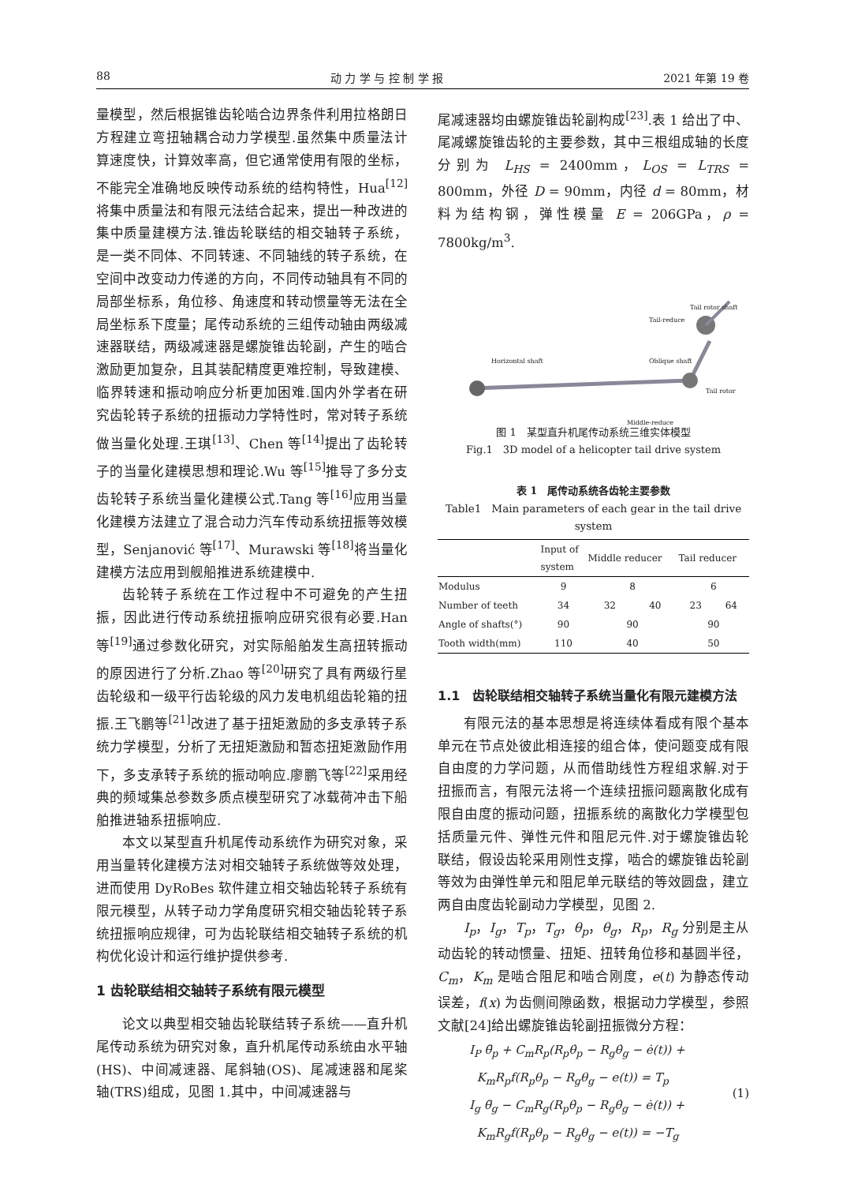88 动 力 学 与 控 制 学 报 2021 年第 19 卷
量模型，然后根据锥齿轮啮合边界条件利用拉格朗日方程建立弯扭轴耦合动力学模型.虽然集中质量法计算速度快，计算效率高，但它通常使用有限的坐标，不能完全准确地反映传动系统的结构特性，Hua<sup>[12]</sup>将集中质量法和有限元法结合起来，提出一种改进的集中质量建模方法.锥齿轮联结的相交轴转子系统，是一类不同体、不同转速、不同轴线的转子系统，在空间中改变动力传递的方向，不同传动轴具有不同的局部坐标系，角位移、角速度和转动惯量等无法在全局坐标系下度量；尾传动系统的三组传动轴由两级减速器联结，两级减速器是螺旋锥齿轮副，产生的啮合激励更加复杂，且其装配精度更难控制，导致建模、临界转速和振动响应分析更加困难.国内外学者在研究齿轮转子系统的扭振动力学特性时，常对转子系统做当量化处理.王琪<sup>[13]</sup>、Chen 等<sup>[14]</sup>提出了齿轮转子的当量化建模思想和理论.Wu 等<sup>[15]</sup>推导了多分支齿轮转子系统当量化建模公式.Tang 等<sup>[16]</sup>应用当量化建模方法建立了混合动力汽车传动系统扭振等效模型，Senjanović 等<sup>[17]</sup>、Murawski 等<sup>[18]</sup>将当量化建模方法应用到舰船推进系统建模中.
齿轮转子系统在工作过程中不可避免的产生扭振，因此进行传动系统扭振响应研究很有必要.Han 等<sup>[19]</sup>通过参数化研究，对实际船舶发生高扭转振动的原因进行了分析.Zhao 等<sup>[20]</sup>研究了具有两级行星齿轮级和一级平行齿轮级的风力发电机组齿轮箱的扭振.王飞鹏等<sup>[21]</sup>改进了基于扭矩激励的多支承转子系统力学模型，分析了无扭矩激励和暂态扭矩激励作用下，多支承转子系统的振动响应.廖鹏飞等<sup>[22]</sup>采用经典的频域集总参数多质点模型研究了冰载荷冲击下船舶推进轴系扭振响应.
本文以某型直升机尾传动系统作为研究对象，采用当量转化建模方法对相交轴转子系统做等效处理，进而使用 DyRoBes 软件建立相交轴齿轮转子系统有限元模型，从转子动力学角度研究相交轴齿轮转子系统扭振响应规律，可为齿轮联结相交轴转子系统的机构优化设计和运行维护提供参考.
1 齿轮联结相交轴转子系统有限元模型
论文以典型相交轴齿轮联结转子系统——直升机尾传动系统为研究对象，直升机尾传动系统由水平轴(HS)、中间减速器、尾斜轴(OS)、尾减速器和尾桨轴(TRS)组成，见图 1.其中，中间减速器与
尾减速器均由螺旋锥齿轮副构成<sup>[23]</sup>.表 1 给出了中、尾减螺旋锥齿轮的主要参数，其中三根组成轴的长度分别为 L<sub>HS</sub> = 2400mm，L<sub>OS</sub> = L<sub>TRS</sub> = 800mm，外径 D = 90mm，内径 d = 80mm，材料为结构钢，弹性模量 E = 206GPa，ρ = 7800kg/m<sup>3</sup>.
Horizontal shaft
Tail-reduce
Tail rotor shaft
Oblique shaft
Tail rotor
Middle-reduce
图 1　某型直升机尾传动系统三维实体模型
Fig.1　3D model of a helicopter tail drive system
表 1　尾传动系统各齿轮主要参数
Table1　Main parameters of each gear in the tail drive system
| | Input of system | Middle reducer | | Tail reducer | |
| --- | --- | --- | --- | --- | --- |
| Modulus | 9 | 8 | | 6 | |
| Number of teeth | 34 | 32 | 40 | 23 | 64 |
| Angle of shafts(°) | 90 | 90 | | 90 | |
| Tooth width(mm) | 110 | 40 | | 50 | |
1.1　齿轮联结相交轴转子系统当量化有限元建模方法
有限元法的基本思想是将连续体看成有限个基本单元在节点处彼此相连接的组合体，使问题变成有限自由度的力学问题，从而借助线性方程组求解.对于扭振而言，有限元法将一个连续扭振问题离散化成有限自由度的振动问题，扭振系统的离散化力学模型包括质量元件、弹性元件和阻尼元件.对于螺旋锥齿轮联结，假设齿轮采用刚性支撑，啮合的螺旋锥齿轮副等效为由弹性单元和阻尼单元联结的等效圆盘，建立两自由度齿轮副动力学模型，见图 2.
I<sub>p</sub>，I<sub>g</sub>，T<sub>p</sub>，T<sub>g</sub>，θ<sub>p</sub>，θ<sub>g</sub>，R<sub>p</sub>，R<sub>g</sub> 分别是主从动齿轮的转动惯量、扭矩、扭转角位移和基圆半径，C<sub>m</sub>，K<sub>m</sub> 是啮合阻尼和啮合刚度，e(t) 为静态传动误差，f(x) 为齿侧间隙函数，根据动力学模型，参照文献[24]给出螺旋锥齿轮副扭振微分方程：
I<sub>P</sub> θ̈<sub>p</sub> + C<sub>m</sub>R<sub>p</sub>(R<sub>p</sub>θ̇<sub>p</sub> − R<sub>g</sub>θ̇<sub>g</sub> − ė(t)) +
K<sub>m</sub>R<sub>p</sub>f(R<sub>p</sub>θ<sub>p</sub> − R<sub>g</sub>θ<sub>g</sub> − e(t)) = T<sub>p</sub>
I<sub>g</sub> θ̈<sub>g</sub> − C<sub>m</sub>R<sub>g</sub>(R<sub>p</sub>θ̇<sub>p</sub> − R<sub>g</sub>θ̇<sub>g</sub> − ė(t)) +
K<sub>m</sub>R<sub>g</sub>f(R<sub>p</sub>θ<sub>p</sub> − R<sub>g</sub>θ<sub>g</sub> − e(t)) = −T<sub>g</sub>
(1)